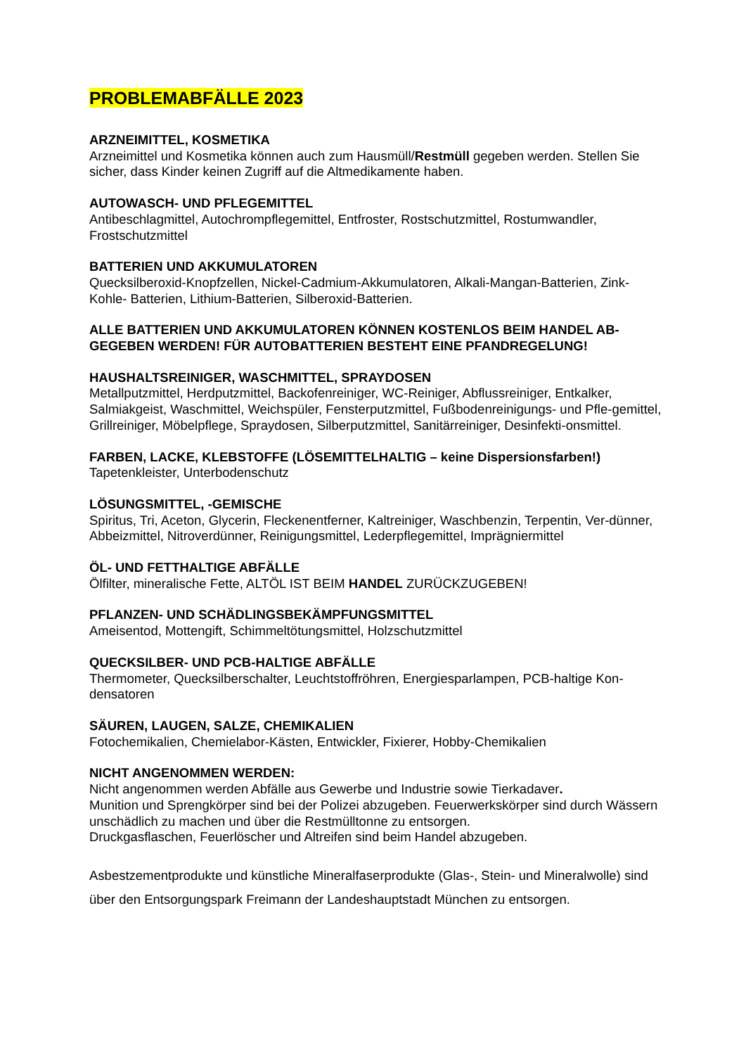PROBLEMABFÄLLE 2023
ARZNEIMITTEL, KOSMETIKA
Arzneimittel und Kosmetika können auch zum Hausmüll/Restmüll gegeben werden. Stellen Sie sicher, dass Kinder keinen Zugriff auf die Altmedikamente haben.
AUTOWASCH- UND PFLEGEMITTEL
Antibeschlagmittel, Autochrompflegemittel, Entfroster, Rostschutzmittel, Rostumwandler, Frostschutzmittel
BATTERIEN UND AKKUMULATOREN
Quecksilberoxid-Knopfzellen, Nickel-Cadmium-Akkumulatoren, Alkali-Mangan-Batterien, Zink-Kohle- Batterien, Lithium-Batterien, Silberoxid-Batterien.
ALLE BATTERIEN UND AKKUMULATOREN KÖNNEN KOSTENLOS BEIM HANDEL AB-GEGEBEN WERDEN! FÜR AUTOBATTERIEN BESTEHT EINE PFANDREGELUNG!
HAUSHALTSREINIGER, WASCHMITTEL, SPRAYDOSEN
Metallputzmittel, Herdputzmittel, Backofenreiniger, WC-Reiniger, Abflussreiniger, Entkalker, Salmiakgeist, Waschmittel, Weichspüler, Fensterputzmittel, Fußbodenreinigungs- und Pfle-gemittel, Grillreiniger, Möbelpflege, Spraydosen, Silberputzmittel, Sanitärreiniger, Desinfekti-onsmittel.
FARBEN, LACKE, KLEBSTOFFE (LÖSEMITTELHALTIG – keine Dispersionsfarben!)
Tapetenkleister, Unterbodenschutz
LÖSUNGSMITTEL, -GEMISCHE
Spiritus, Tri, Aceton, Glycerin, Fleckenentferner, Kaltreiniger, Waschbenzin, Terpentin, Ver-dünner, Abbeizmittel, Nitroverdünner, Reinigungsmittel, Lederpflegemittel, Imprägniermittel
ÖL- UND FETTHALTIGE ABFÄLLE
Ölfilter, mineralische Fette, ALTÖL IST BEIM HANDEL ZURÜCKZUGEBEN!
PFLANZEN- UND SCHÄDLINGSBEKÄMPFUNGSMITTEL
Ameisentod, Mottengift, Schimmeltötungsmittel, Holzschutzmittel
QUECKSILBER- UND PCB-HALTIGE ABFÄLLE
Thermometer, Quecksilberschalter, Leuchtstoffröhren, Energiesparlampen, PCB-haltige Kon-densatoren
SÄUREN, LAUGEN, SALZE, CHEMIKALIEN
Fotochemikalien, Chemielabor-Kästen, Entwickler, Fixierer, Hobby-Chemikalien
NICHT ANGENOMMEN WERDEN:
Nicht angenommen werden Abfälle aus Gewerbe und Industrie sowie Tierkadaver.
Munition und Sprengkörper sind bei der Polizei abzugeben. Feuerwerkskörper sind durch Wässern unschädlich zu machen und über die Restmülltonne zu entsorgen.
Druckgasflaschen, Feuerlöscher und Altreifen sind beim Handel abzugeben.
Asbestzementprodukte und künstliche Mineralfaserprodukte (Glas-, Stein- und Mineralwolle) sind über den Entsorgungspark Freimann der Landeshauptstadt München zu entsorgen.